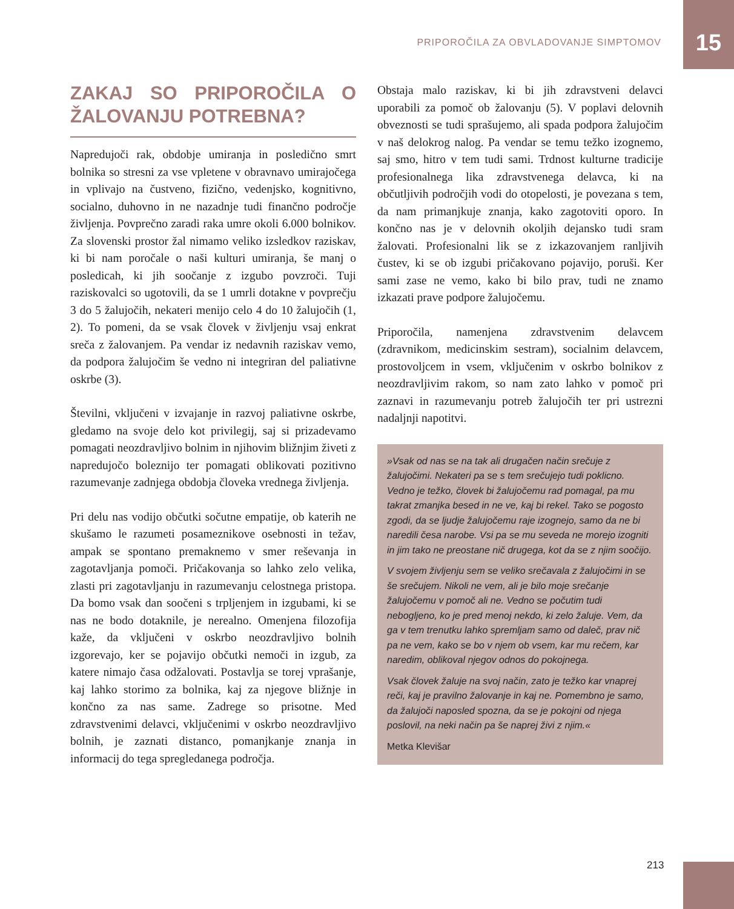PRIPOROČILA ZA OBVLADOVANJE SIMPTOMOV 15
ZAKAJ SO PRIPOROČILA O ŽALOVANJU POTREBNA?
Napredujoči rak, obdobje umiranja in posledično smrt bolnika so stresni za vse vpletene v obravnavo umirajočega in vplivajo na čustveno, fizično, vedenjsko, kognitivno, socialno, duhovno in ne nazadnje tudi finančno področje življenja. Povprečno zaradi raka umre okoli 6.000 bolnikov. Za slovenski prostor žal nimamo veliko izsledkov raziskav, ki bi nam poročale o naši kulturi umiranja, še manj o posledicah, ki jih soočanje z izgubo povzroči. Tuji raziskovalci so ugotovili, da se 1 umrli dotakne v povprečju 3 do 5 žalujočih, nekateri menijo celo 4 do 10 žalujočih (1, 2). To pomeni, da se vsak človek v življenju vsaj enkrat sreča z žalovanjem. Pa vendar iz nedavnih raziskav vemo, da podpora žalujočim še vedno ni integriran del paliativne oskrbe (3).
Številni, vključeni v izvajanje in razvoj paliativne oskrbe, gledamo na svoje delo kot privilegij, saj si prizadevamo pomagati neozdravljivo bolnim in njihovim bližnjim živeti z napredujočo boleznijo ter pomagati oblikovati pozitivno razumevanje zadnjega obdobja človeka vrednega življenja.
Pri delu nas vodijo občutki sočutne empatije, ob katerih ne skušamo le razumeti posameznikove osebnosti in težav, ampak se spontano premaknemo v smer reševanja in zagotavljanja pomoči. Pričakovanja so lahko zelo velika, zlasti pri zagotavljanju in razumevanju celostnega pristopa. Da bomo vsak dan soočeni s trpljenjem in izgubami, ki se nas ne bodo dotaknile, je nerealno. Omenjena filozofija kaže, da vključeni v oskrbo neozdravljivo bolnih izgorevajo, ker se pojavijo občutki nemoči in izgub, za katere nimajo časa odžalovati. Postavlja se torej vprašanje, kaj lahko storimo za bolnika, kaj za njegove bližnje in končno za nas same. Zadrege so prisotne. Med zdravstvenimi delavci, vključenimi v oskrbo neozdravljivo bolnih, je zaznati distanco, pomanjkanje znanja in informacij do tega spregledanega področja.
Obstaja malo raziskav, ki bi jih zdravstveni delavci uporabili za pomoč ob žalovanju (5). V poplavi delovnih obveznosti se tudi sprašujemo, ali spada podpora žalujočim v naš delokrog nalog. Pa vendar se temu težko izognemo, saj smo, hitro v tem tudi sami. Trdnost kulturne tradicije profesionalnega lika zdravstvenega delavca, ki na občutljivih področjih vodi do otopelosti, je povezana s tem, da nam primanjkuje znanja, kako zagotoviti oporo. In končno nas je v delovnih okoljih dejansko tudi sram žalovati. Profesionalni lik se z izkazovanjem ranljivih čustev, ki se ob izgubi pričakovano pojavijo, poruši. Ker sami zase ne vemo, kako bi bilo prav, tudi ne znamo izkazati prave podpore žalujočemu.
Priporočila, namenjena zdravstvenim delavcem (zdravnikom, medicinskim sestram), socialnim delavcem, prostovoljcem in vsem, vključenim v oskrbo bolnikov z neozdravljivim rakom, so nam zato lahko v pomoč pri zaznavi in razumevanju potreb žalujočih ter pri ustrezni nadaljnji napotitvi.
»Vsak od nas se na tak ali drugačen način srečuje z žalujočimi. Nekateri pa se s tem srečujejo tudi poklicno. Vedno je težko, človek bi žalujočemu rad pomagal, pa mu takrat zmanjka besed in ne ve, kaj bi rekel. Tako se pogosto zgodi, da se ljudje žalujočemu raje izognejo, samo da ne bi naredili česa narobe. Vsi pa se mu seveda ne morejo izogniti in jim tako ne preostane nič drugega, kot da se z njim soočijo.
V svojem življenju sem se veliko srečavala z žalujočimi in se še srečujem. Nikoli ne vem, ali je bilo moje srečanje žalujočemu v pomoč ali ne. Vedno se počutim tudi nebogljeno, ko je pred menoj nekdo, ki zelo žaluje. Vem, da ga v tem trenutku lahko spremljam samo od daleč, prav nič pa ne vem, kako se bo v njem ob vsem, kar mu rečem, kar naredim, oblikoval njegov odnos do pokojnega.
Vsak človek žaluje na svoj način, zato je težko kar vnaprej reči, kaj je pravilno žalovanje in kaj ne. Pomembno je samo, da žalujoči naposled spozna, da se je pokojni od njega poslovil, na neki način pa še naprej živi z njim.«
Metka Klevišar
213